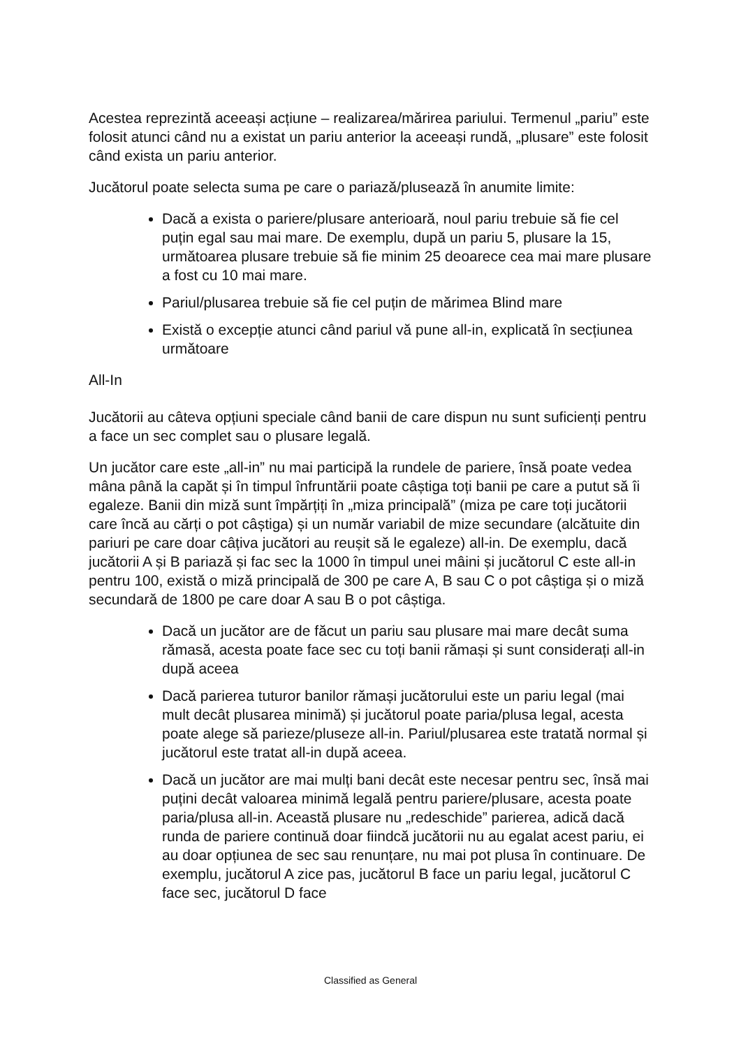Acestea reprezintă aceeași acțiune – realizarea/mărirea pariului. Termenul „pariu” este folosit atunci când nu a existat un pariu anterior la aceeași rundă, „plusare” este folosit când exista un pariu anterior.
Jucătorul poate selecta suma pe care o pariază/plusează în anumite limite:
Dacă a exista o pariere/plusare anterioară, noul pariu trebuie să fie cel puțin egal sau mai mare. De exemplu, după un pariu 5, plusare la 15, următoarea plusare trebuie să fie minim 25 deoarece cea mai mare plusare a fost cu 10 mai mare.
Pariul/plusarea trebuie să fie cel puțin de mărimea Blind mare
Există o excepție atunci când pariul vă pune all-in, explicată în secțiunea următoare
All-In
Jucătorii au câteva opțiuni speciale când banii de care dispun nu sunt suficienți pentru a face un sec complet sau o plusare legală.
Un jucător care este „all-in” nu mai participă la rundele de pariere, însă poate vedea mâna până la capăt și în timpul înfruntării poate câștiga toți banii pe care a putut să îi egaleze. Banii din miză sunt împărțiți în „miza principală” (miza pe care toți jucătorii care încă au cărți o pot câștiga) și un număr variabil de mize secundare (alcătuite din pariuri pe care doar câțiva jucători au reușit să le egaleze) all-in. De exemplu, dacă jucătorii A și B pariază și fac sec la 1000 în timpul unei mâini și jucătorul C este all-in pentru 100, există o miză principală de 300 pe care A, B sau C o pot câștiga și o miză secundară de 1800 pe care doar A sau B o pot câștiga.
Dacă un jucător are de făcut un pariu sau plusare mai mare decât suma rămasă, acesta poate face sec cu toți banii rămași și sunt considerați all-in după aceea
Dacă parierea tuturor banilor rămași jucătorului este un pariu legal (mai mult decât plusarea minimă) și jucătorul poate paria/plusa legal, acesta poate alege să parieze/pluseze all-in. Pariul/plusarea este tratată normal și jucătorul este tratat all-in după aceea.
Dacă un jucător are mai mulți bani decât este necesar pentru sec, însă mai puțini decât valoarea minimă legală pentru pariere/plusare, acesta poate paria/plusa all-in. Această plusare nu „redeschide” parierea, adică dacă runda de pariere continuă doar fiindcă jucătorii nu au egalat acest pariu, ei au doar opțiunea de sec sau renunțare, nu mai pot plusa în continuare. De exemplu, jucătorul A zice pas, jucătorul B face un pariu legal, jucătorul C face sec, jucătorul D face
Classified as General